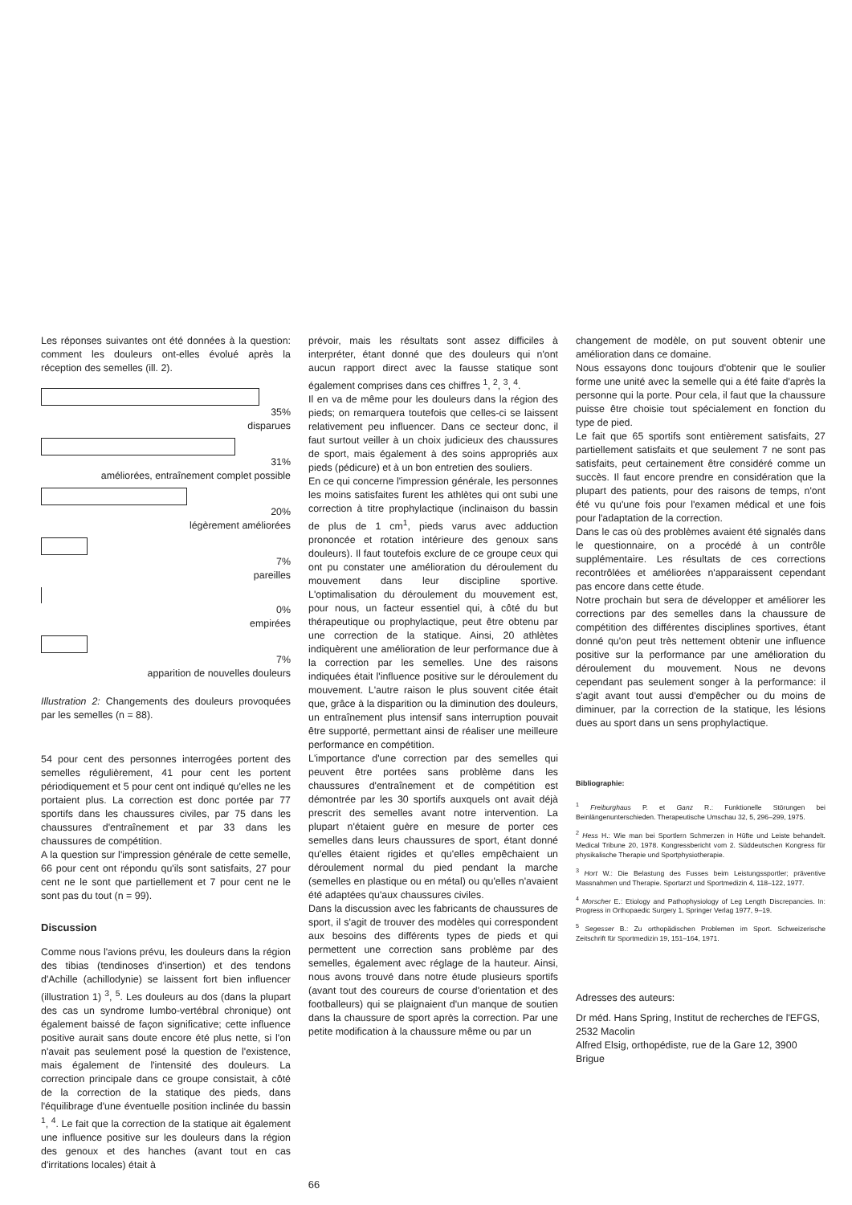Les réponses suivantes ont été données à la question: comment les douleurs ont-elles évolué après la réception des semelles (ill. 2).
35%
disparues
31%
améliorées, entraînement complet possible
20%
légèrement améliorées
7%
pareilles
0%
empirées
7%
apparition de nouvelles douleurs
Illustration 2: Changements des douleurs provoquées par les semelles (n = 88).
54 pour cent des personnes interrogées portent des semelles régulièrement, 41 pour cent les portent périodiquement et 5 pour cent ont indiqué qu'elles ne les portaient plus. La correction est donc portée par 77 sportifs dans les chaussures civiles, par 75 dans les chaussures d'entraînement et par 33 dans les chaussures de compétition.
A la question sur l'impression générale de cette semelle, 66 pour cent ont répondu qu'ils sont satisfaits, 27 pour cent ne le sont que partiellement et 7 pour cent ne le sont pas du tout (n = 99).
Discussion
Comme nous l'avions prévu, les douleurs dans la région des tibias (tendinoses d'insertion) et des tendons d'Achille (achillodynie) se laissent fort bien influencer (illustration 1) <sup>3</sup>, <sup>5</sup>. Les douleurs au dos (dans la plupart des cas un syndrome lumbo-vertébral chronique) ont également baissé de façon significative; cette influence positive aurait sans doute encore été plus nette, si l'on n'avait pas seulement posé la question de l'existence, mais également de l'intensité des douleurs. La correction principale dans ce groupe consistait, à côté de la correction de la statique des pieds, dans l'équilibrage d'une éventuelle position inclinée du bassin <sup>1</sup>, <sup>4</sup>. Le fait que la correction de la statique ait également une influence positive sur les douleurs dans la région des genoux et des hanches (avant tout en cas d'irritations locales) était à
prévoir, mais les résultats sont assez difficiles à interpréter, étant donné que des douleurs qui n'ont aucun rapport direct avec la fausse statique sont également comprises dans ces chiffres <sup>1</sup>, <sup>2</sup>, <sup>3</sup>, <sup>4</sup>.
Il en va de même pour les douleurs dans la région des pieds; on remarquera toutefois que celles-ci se laissent relativement peu influencer. Dans ce secteur donc, il faut surtout veiller à un choix judicieux des chaussures de sport, mais également à des soins appropriés aux pieds (pédicure) et à un bon entretien des souliers.
En ce qui concerne l'impression générale, les personnes les moins satisfaites furent les athlètes qui ont subi une correction à titre prophylactique (inclinaison du bassin de plus de 1 cm<sup>1</sup>, pieds varus avec adduction prononcée et rotation intérieure des genoux sans douleurs). Il faut toutefois exclure de ce groupe ceux qui ont pu constater une amélioration du déroulement du mouvement dans leur discipline sportive. L'optimalisation du déroulement du mouvement est, pour nous, un facteur essentiel qui, à côté du but thérapeutique ou prophylactique, peut être obtenu par une correction de la statique. Ainsi, 20 athlètes indiquèrent une amélioration de leur performance due à la correction par les semelles. Une des raisons indiquées était l'influence positive sur le déroulement du mouvement. L'autre raison le plus souvent citée était que, grâce à la disparition ou la diminution des douleurs, un entraînement plus intensif sans interruption pouvait être supporté, permettant ainsi de réaliser une meilleure performance en compétition.
L'importance d'une correction par des semelles qui peuvent être portées sans problème dans les chaussures d'entraînement et de compétition est démontrée par les 30 sportifs auxquels ont avait déjà prescrit des semelles avant notre intervention. La plupart n'étaient guère en mesure de porter ces semelles dans leurs chaussures de sport, étant donné qu'elles étaient rigides et qu'elles empêchaient un déroulement normal du pied pendant la marche (semelles en plastique ou en métal) ou qu'elles n'avaient été adaptées qu'aux chaussures civiles.
Dans la discussion avec les fabricants de chaussures de sport, il s'agit de trouver des modèles qui correspondent aux besoins des différents types de pieds et qui permettent une correction sans problème par des semelles, également avec réglage de la hauteur. Ainsi, nous avons trouvé dans notre étude plusieurs sportifs (avant tout des coureurs de course d'orientation et des footballeurs) qui se plaignaient d'un manque de soutien dans la chaussure de sport après la correction. Par une petite modification à la chaussure même ou par un
changement de modèle, on put souvent obtenir une amélioration dans ce domaine.
Nous essayons donc toujours d'obtenir que le soulier forme une unité avec la semelle qui a été faite d'après la personne qui la porte. Pour cela, il faut que la chaussure puisse être choisie tout spécialement en fonction du type de pied.
Le fait que 65 sportifs sont entièrement satisfaits, 27 partiellement satisfaits et que seulement 7 ne sont pas satisfaits, peut certainement être considéré comme un succès. Il faut encore prendre en considération que la plupart des patients, pour des raisons de temps, n'ont été vu qu'une fois pour l'examen médical et une fois pour l'adaptation de la correction.
Dans le cas où des problèmes avaient été signalés dans le questionnaire, on a procédé à un contrôle supplémentaire. Les résultats de ces corrections recontrôlées et améliorées n'apparaissent cependant pas encore dans cette étude.
Notre prochain but sera de développer et améliorer les corrections par des semelles dans la chaussure de compétition des différentes disciplines sportives, étant donné qu'on peut très nettement obtenir une influence positive sur la performance par une amélioration du déroulement du mouvement. Nous ne devons cependant pas seulement songer à la performance: il s'agit avant tout aussi d'empêcher ou du moins de diminuer, par la correction de la statique, les lésions dues au sport dans un sens prophylactique.
Bibliographie:
<sup>1</sup> Freiburghaus P. et Ganz R.: Funktionelle Störungen bei Beinlängenunterschieden. Therapeutische Umschau 32, 5, 296–299, 1975.
<sup>2</sup> Hess H.: Wie man bei Sportlern Schmerzen in Hüfte und Leiste behandelt. Medical Tribune 20, 1978. Kongressbericht vom 2. Süddeutschen Kongress für physikalische Therapie und Sportphysiotherapie.
<sup>3</sup> Hort W.: Die Belastung des Fusses beim Leistungssportler; präventive Massnahmen und Therapie. Sportarzt und Sportmedizin 4, 118–122, 1977.
<sup>4</sup> Morscher E.: Etiology and Pathophysiology of Leg Length Discrepancies. In: Progress in Orthopaedic Surgery 1, Springer Verlag 1977, 9–19.
<sup>5</sup> Segesser B.: Zu orthopädischen Problemen im Sport. Schweizerische Zeitschrift für Sportmedizin 19, 151–164, 1971.
Adresses des auteurs:
Dr méd. Hans Spring, Institut de recherches de l'EFGS, 2532 Macolin
Alfred Elsig, orthopédiste, rue de la Gare 12, 3900 Brigue
66